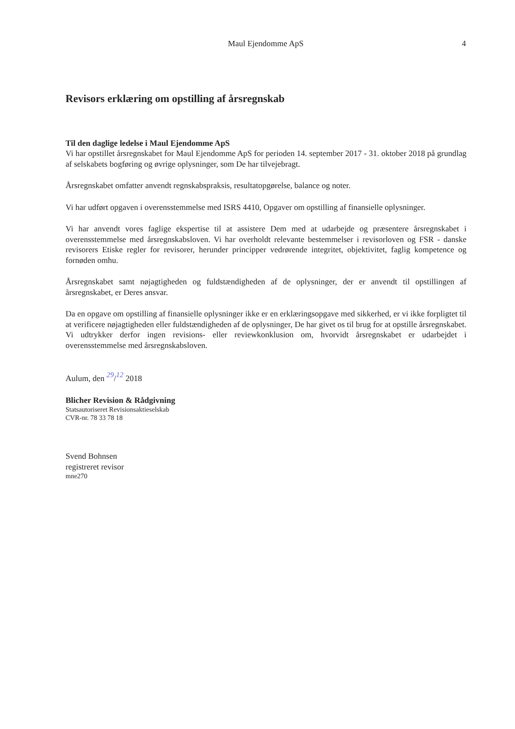Maul Ejendomme ApS
4
Revisors erklæring om opstilling af årsregnskab
Til den daglige ledelse i Maul Ejendomme ApS
Vi har opstillet årsregnskabet for Maul Ejendomme ApS for perioden 14. september 2017 - 31. oktober 2018 på grundlag af selskabets bogføring og øvrige oplysninger, som De har tilvejebragt.
Årsregnskabet omfatter anvendt regnskabspraksis, resultatopgørelse, balance og noter.
Vi har udført opgaven i overensstemmelse med ISRS 4410, Opgaver om opstilling af finansielle oplysninger.
Vi har anvendt vores faglige ekspertise til at assistere Dem med at udarbejde og præsentere årsregnskabet i overensstemmelse med årsregnskabsloven. Vi har overholdt relevante bestemmelser i revisorloven og FSR - danske revisorers Etiske regler for revisorer, herunder principper vedrørende integritet, objektivitet, faglig kompetence og fornøden omhu.
Årsregnskabet samt nøjagtigheden og fuldstændigheden af de oplysninger, der er anvendt til opstillingen af årsregnskabet, er Deres ansvar.
Da en opgave om opstilling af finansielle oplysninger ikke er en erklæringsopgave med sikkerhed, er vi ikke forpligtet til at verificere nøjagtigheden eller fuldstændigheden af de oplysninger, De har givet os til brug for at opstille årsregnskabet. Vi udtrykker derfor ingen revisions- eller reviewkonklusion om, hvorvidt årsregnskabet er udarbejdet i overensstemmelse med årsregnskabsloven.
Aulum, den 29/12 2018
Blicher Revision & Rådgivning
Statsautoriseret Revisionsaktieselskab
CVR-nr. 78 33 78 18
Svend Bohnsen
registreret revisor
mne270